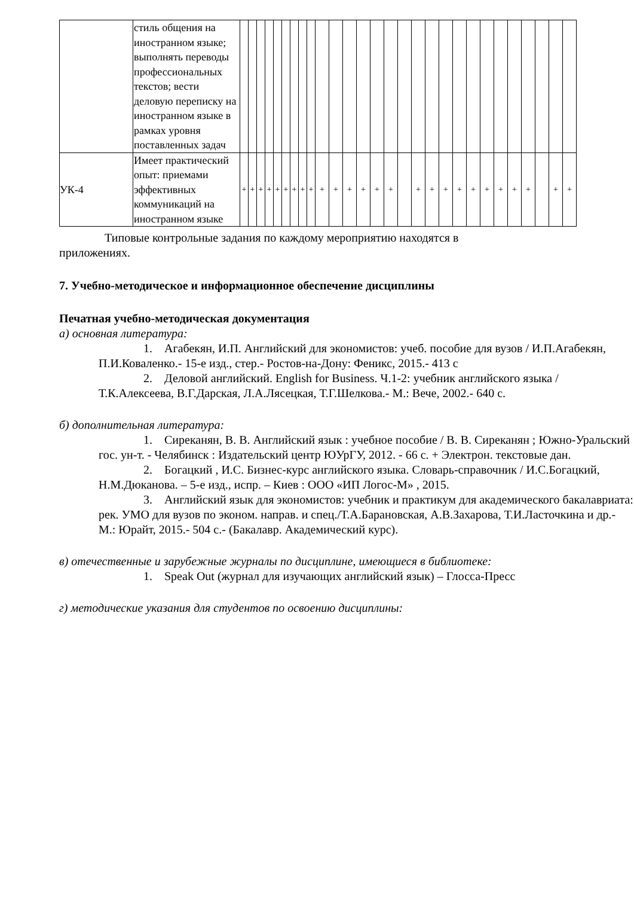| | стиль общения на иностранном языке; выполнять переводы профессиональных текстов; вести деловую переписку на иностранном языке в рамках уровня поставленных задач | | | | | | | | | | | | | | | | | | | | | | | | | | | | |
| УК-4 | Имеет практический опыт: приемами эффективных коммуникаций на иностранном языке | + | + | + | + | + | + | + | + | + | + | + | + | + | + | + | | + | + | + | + | + | + | + | + | + | | + | + |
Типовые контрольные задания по каждому мероприятию находятся в
приложениях.
7. Учебно-методическое и информационное обеспечение дисциплины
Печатная учебно-методическая документация
а) основная литература:
1. Агабекян, И.П. Английский для экономистов: учеб. пособие для вузов / И.П.Агабекян, П.И.Коваленко.- 15-е изд., стер.- Ростов-на-Дону: Феникс, 2015.- 413 с
2. Деловой английский. English for Business. Ч.1-2: учебник английского языка / Т.К.Алексеева, В.Г.Дарская, Л.А.Лясецкая, Т.Г.Шелкова.- М.: Вече, 2002.- 640 с.
б) дополнительная литература:
1. Сиреканян, В. В. Английский язык : учебное пособие / В. В. Сиреканян ; Южно-Уральский гос. ун-т. - Челябинск : Издательский центр ЮУрГУ, 2012. - 66 с. + Электрон. текстовые дан.
2. Богацкий , И.С. Бизнес-курс английского языка. Словарь-справочник / И.С.Богацкий, Н.М.Дюканова. – 5-е изд., испр. – Киев : ООО «ИП Логос-М» , 2015.
3. Английский язык для экономистов: учебник и практикум для академического бакалавриата: рек. УМО для вузов по эконом. направ. и спец./Т.А.Барановская, А.В.Захарова, Т.И.Ласточкина и др.- М.: Юрайт, 2015.- 504 с.- (Бакалавр. Академический курс).
в) отечественные и зарубежные журналы по дисциплине, имеющиеся в библиотеке:
1. Speak Out (журнал для изучающих английский язык) – Глосса-Пресс
г) методические указания для студентов по освоению дисциплины: